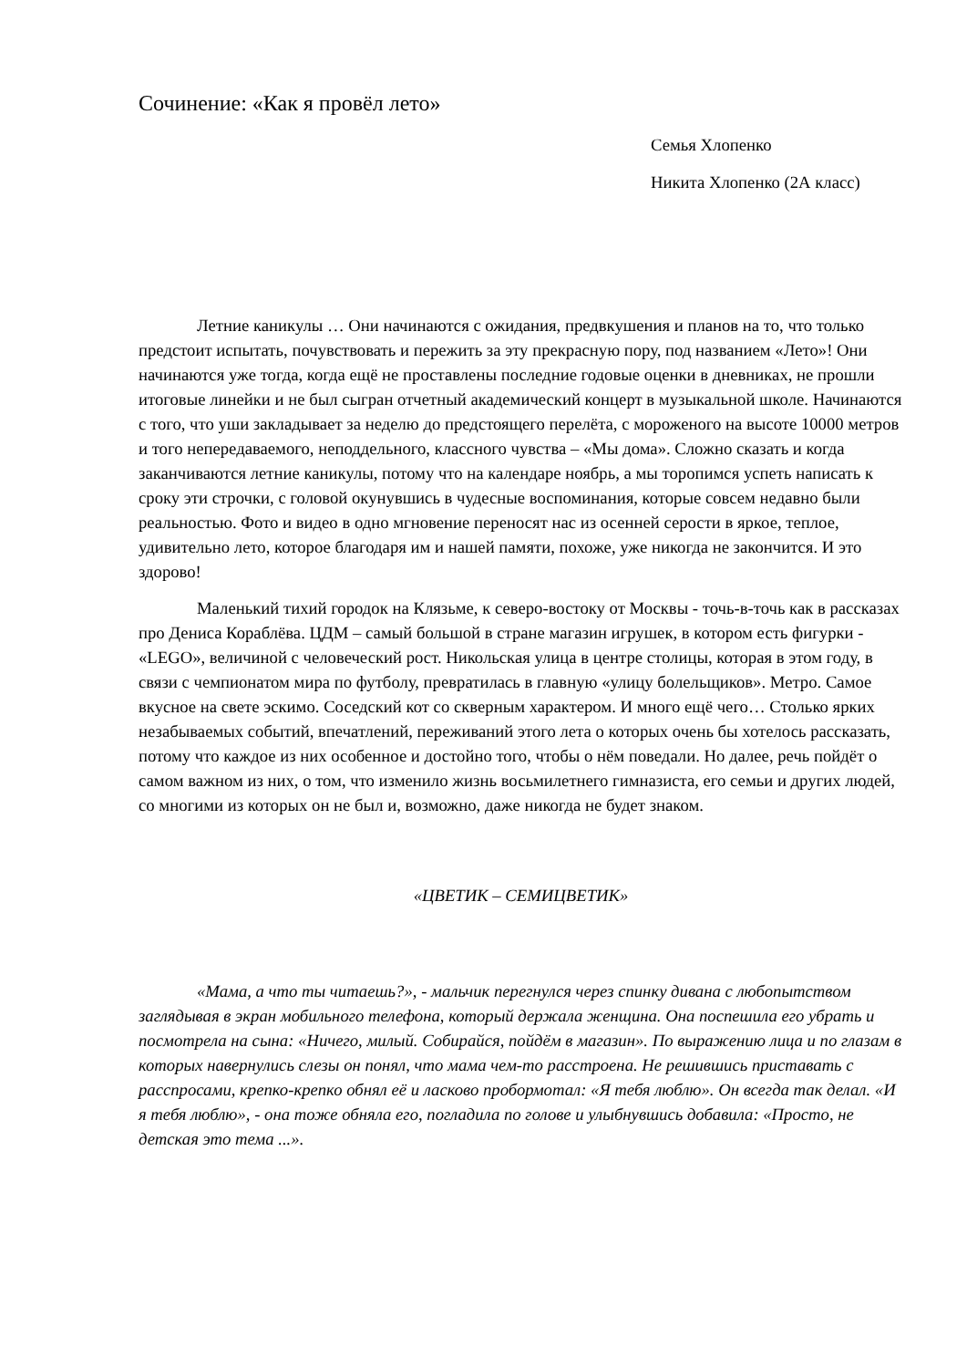Сочинение: «Как я провёл лето»
Семья Хлопенко
Никита Хлопенко (2А класс)
Летние каникулы … Они начинаются с ожидания, предвкушения и планов на то, что только предстоит испытать, почувствовать и пережить за эту прекрасную пору, под названием «Лето»! Они начинаются уже тогда, когда ещё не проставлены последние годовые оценки в дневниках, не прошли итоговые линейки и не был сыгран отчетный академический концерт в музыкальной школе. Начинаются с того, что уши закладывает за неделю до предстоящего перелёта, с мороженого на высоте 10000 метров и того непередаваемого, неподдельного, классного чувства – «Мы дома». Сложно сказать и когда заканчиваются летние каникулы, потому что на календаре ноябрь, а мы торопимся успеть написать к сроку эти строчки, с головой окунувшись в чудесные воспоминания, которые совсем недавно были реальностью. Фото и видео в одно мгновение переносят нас из осенней серости в яркое, теплое, удивительно лето, которое благодаря им и нашей памяти, похоже, уже никогда не закончится. И это здорово!
Маленький тихий городок на Клязьме, к северо-востоку от Москвы - точь-в-точь как в рассказах про Дениса Кораблёва. ЦДМ – самый большой в стране магазин игрушек, в котором есть фигурки - «LEGO», величиной с человеческий рост. Никольская улица в центре столицы, которая в этом году, в связи с чемпионатом мира по футболу, превратилась в главную «улицу болельщиков». Метро. Самое вкусное на свете эскимо. Соседский кот со скверным характером. И много ещё чего… Столько ярких незабываемых событий, впечатлений, переживаний этого лета о которых очень бы хотелось рассказать, потому что каждое из них особенное и достойно того, чтобы о нём поведали. Но далее, речь пойдёт о самом важном из них, о том, что изменило жизнь восьмилетнего гимназиста, его семьи и других людей, со многими из которых он не был и, возможно, даже никогда не будет знаком.
«ЦВЕТИК – СЕМИЦВЕТИК»
«Мама, а что ты читаешь?», - мальчик перегнулся через спинку дивана с любопытством заглядывая в экран мобильного телефона, который держала женщина. Она поспешила его убрать и посмотрела на сына: «Ничего, милый. Собирайся, пойдём в магазин». По выражению лица и по глазам в которых навернулись слезы он понял, что мама чем-то расстроена. Не решившись приставать с расспросами, крепко-крепко обнял её и ласково пробормотал: «Я тебя люблю». Он всегда так делал. «И я тебя люблю», - она тоже обняла его, погладила по голове и улыбнувшись добавила: «Просто, не детская это тема ...».